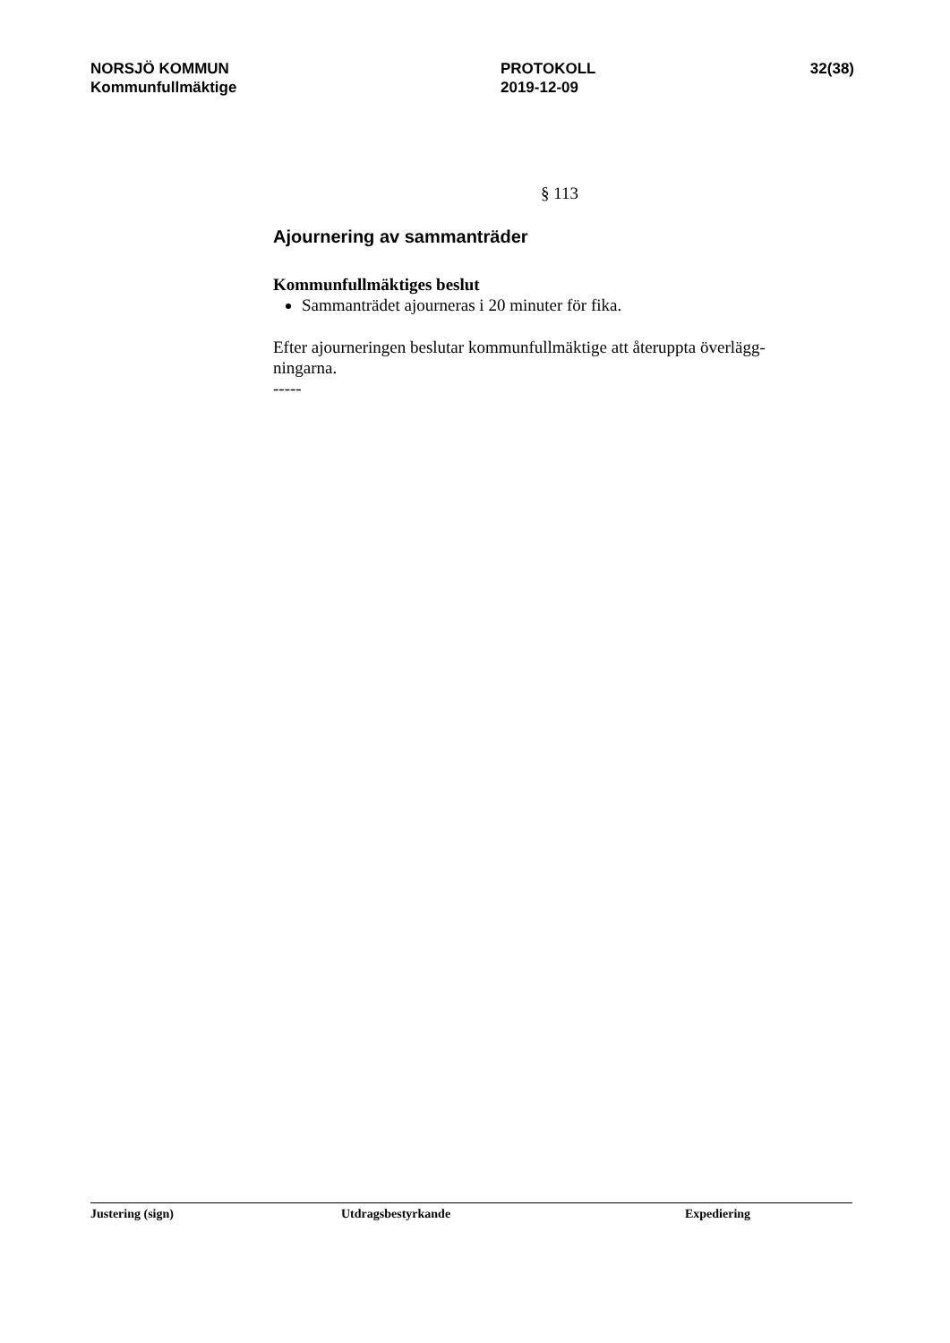NORSJÖ KOMMUN
Kommunfullmäktige
PROTOKOLL
2019-12-09
32(38)
§ 113
Ajournering av sammanträder
Kommunfullmäktiges beslut
Sammanträdet ajourneras i 20 minuter för fika.
Efter ajourneringen beslutar kommunfullmäktige att återuppta överlägg-
ningarna.
-----
Justering (sign) Utdragsbestyrkande Expediering